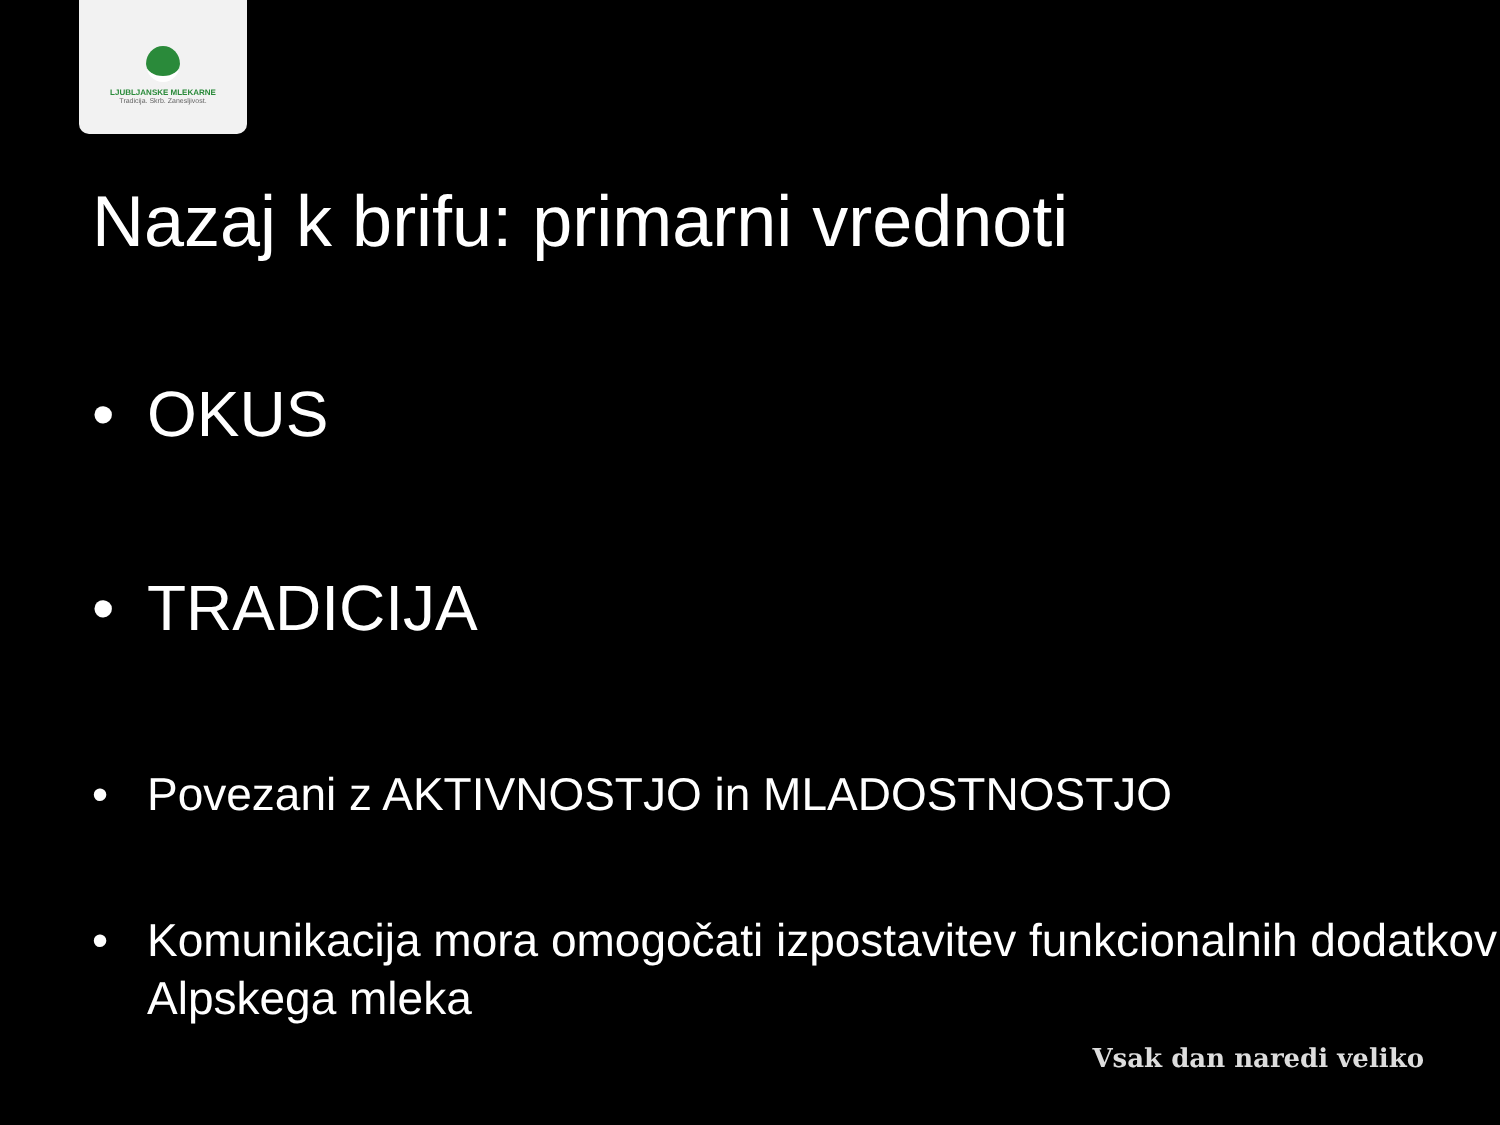LJUBLJANSKE MLEKARNE
Tradicija. Skrb. Zanesljivost.
Nazaj k brifu: primarni vrednoti
• OKUS
• TRADICIJA
• Povezani z AKTIVNOSTJO in MLADOSTNOSTJO
• Komunikacija mora omogočati izpostavitev funkcionalnih dodatkov Alpskega mleka
Vsak dan naredi veliko